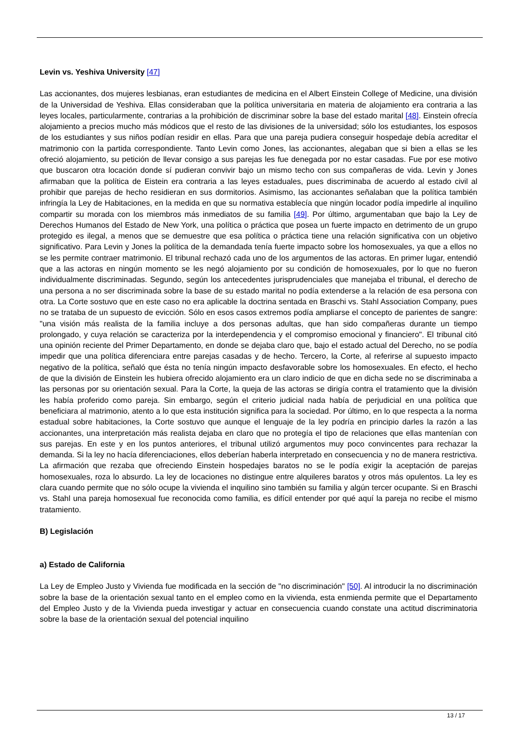Levin vs. Yeshiva University [47]
Las accionantes, dos mujeres lesbianas, eran estudiantes de medicina en el Albert Einstein College of Medicine, una división de la Universidad de Yeshiva. Ellas consideraban que la política universitaria en materia de alojamiento era contraria a las leyes locales, particularmente, contrarias a la prohibición de discriminar sobre la base del estado marital [48]. Einstein ofrecía alojamiento a precios mucho más módicos que el resto de las divisiones de la universidad; sólo los estudiantes, los esposos de los estudiantes y sus niños podían residir en ellas. Para que una pareja pudiera conseguir hospedaje debía acreditar el matrimonio con la partida correspondiente. Tanto Levin como Jones, las accionantes, alegaban que si bien a ellas se les ofreció alojamiento, su petición de llevar consigo a sus parejas les fue denegada por no estar casadas. Fue por ese motivo que buscaron otra locación donde sí pudieran convivir bajo un mismo techo con sus compañeras de vida. Levin y Jones afirmaban que la política de Eistein era contraria a las leyes estaduales, pues discriminaba de acuerdo al estado civil al prohibir que parejas de hecho residieran en sus dormitorios. Asimismo, las accionantes señalaban que la política también infringía la Ley de Habitaciones, en la medida en que su normativa establecía que ningún locador podía impedirle al inquilino compartir su morada con los miembros más inmediatos de su familia [49]. Por último, argumentaban que bajo la Ley de Derechos Humanos del Estado de New York, una política o práctica que posea un fuerte impacto en detrimento de un grupo protegido es ilegal, a menos que se demuestre que esa política o práctica tiene una relación significativa con un objetivo significativo. Para Levin y Jones la política de la demandada tenía fuerte impacto sobre los homosexuales, ya que a ellos no se les permite contraer matrimonio. El tribunal rechazó cada uno de los argumentos de las actoras. En primer lugar, entendió que a las actoras en ningún momento se les negó alojamiento por su condición de homosexuales, por lo que no fueron individualmente discriminadas. Segundo, según los antecedentes jurisprudenciales que manejaba el tribunal, el derecho de una persona a no ser discriminada sobre la base de su estado marital no podía extenderse a la relación de esa persona con otra. La Corte sostuvo que en este caso no era aplicable la doctrina sentada en Braschi vs. Stahl Association Company, pues no se trataba de un supuesto de evicción. Sólo en esos casos extremos podía ampliarse el concepto de parientes de sangre: "una visión más realista de la familia incluye a dos personas adultas, que han sido compañeras durante un tiempo prolongado, y cuya relación se caracteriza por la interdependencia y el compromiso emocional y financiero". El tribunal citó una opinión reciente del Primer Departamento, en donde se dejaba claro que, bajo el estado actual del Derecho, no se podía impedir que una política diferenciara entre parejas casadas y de hecho. Tercero, la Corte, al referirse al supuesto impacto negativo de la política, señaló que ésta no tenía ningún impacto desfavorable sobre los homosexuales. En efecto, el hecho de que la división de Einstein les hubiera ofrecido alojamiento era un claro indicio de que en dicha sede no se discriminaba a las personas por su orientación sexual. Para la Corte, la queja de las actoras se dirigía contra el tratamiento que la división les había proferido como pareja. Sin embargo, según el criterio judicial nada había de perjudicial en una política que beneficiara al matrimonio, atento a lo que esta institución significa para la sociedad. Por último, en lo que respecta a la norma estadual sobre habitaciones, la Corte sostuvo que aunque el lenguaje de la ley podría en principio darles la razón a las accionantes, una interpretación más realista dejaba en claro que no protegía el tipo de relaciones que ellas mantenían con sus parejas. En este y en los puntos anteriores, el tribunal utilizó argumentos muy poco convincentes para rechazar la demanda. Si la ley no hacía diferenciaciones, ellos deberían haberla interpretado en consecuencia y no de manera restrictiva. La afirmación que rezaba que ofreciendo Einstein hospedajes baratos no se le podía exigir la aceptación de parejas homosexuales, roza lo absurdo. La ley de locaciones no distingue entre alquileres baratos y otros más opulentos. La ley es clara cuando permite que no sólo ocupe la vivienda el inquilino sino también su familia y algún tercer ocupante. Si en Braschi vs. Stahl una pareja homosexual fue reconocida como familia, es difícil entender por qué aquí la pareja no recibe el mismo tratamiento.
B) Legislación
a) Estado de California
La Ley de Empleo Justo y Vivienda fue modificada en la sección de "no discriminación" [50]. Al introducir la no discriminación sobre la base de la orientación sexual tanto en el empleo como en la vivienda, esta enmienda permite que el Departamento del Empleo Justo y de la Vivienda pueda investigar y actuar en consecuencia cuando constate una actitud discriminatoria sobre la base de la orientación sexual del potencial inquilino
13 / 17